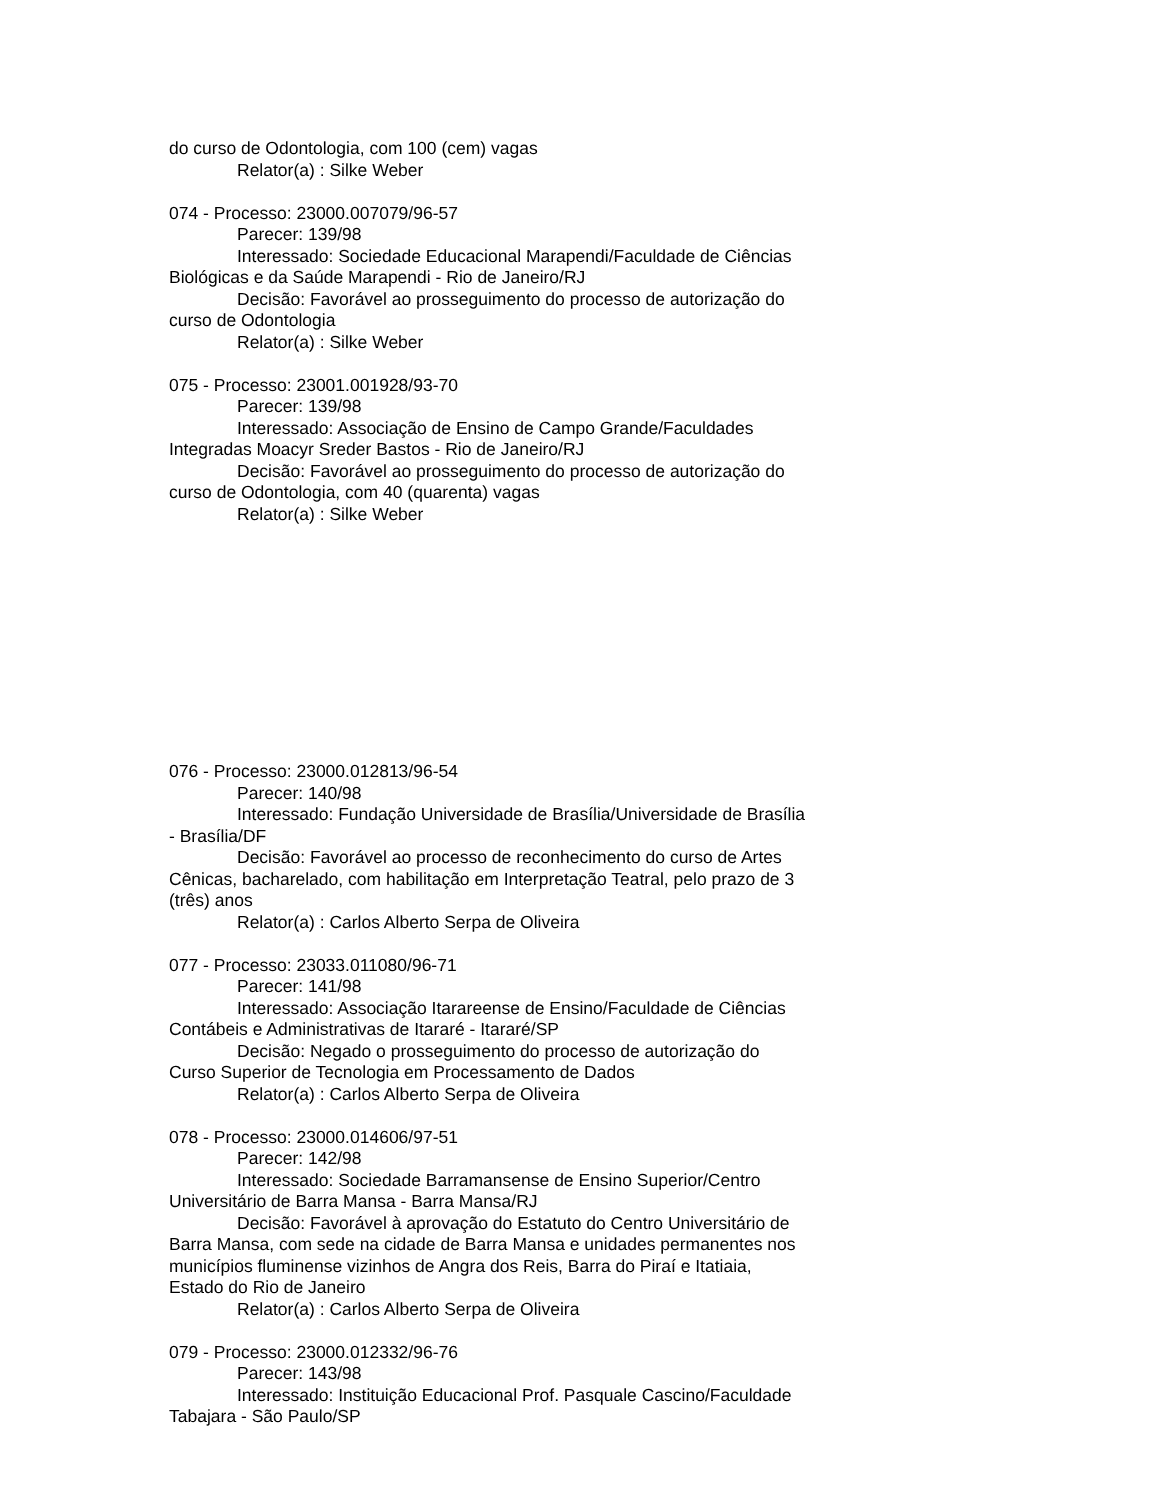do curso de Odontologia, com 100 (cem) vagas
Relator(a) : Silke Weber
074 - Processo: 23000.007079/96-57
Parecer: 139/98
Interessado: Sociedade Educacional Marapendi/Faculdade de Ciências Biológicas e da Saúde Marapendi - Rio de Janeiro/RJ
Decisão: Favorável ao prosseguimento do processo de autorização do curso de Odontologia
Relator(a) : Silke Weber
075 - Processo: 23001.001928/93-70
Parecer: 139/98
Interessado: Associação de Ensino de Campo Grande/Faculdades Integradas Moacyr Sreder Bastos - Rio de Janeiro/RJ
Decisão: Favorável ao prosseguimento do processo de autorização do curso de Odontologia, com 40 (quarenta) vagas
Relator(a) : Silke Weber
076 - Processo: 23000.012813/96-54
Parecer: 140/98
Interessado: Fundação Universidade de Brasília/Universidade de Brasília - Brasília/DF
Decisão: Favorável ao processo de reconhecimento do curso de Artes Cênicas, bacharelado, com habilitação em Interpretação Teatral, pelo prazo de 3 (três) anos
Relator(a) : Carlos Alberto Serpa de Oliveira
077 - Processo: 23033.011080/96-71
Parecer: 141/98
Interessado: Associação Itarareense de Ensino/Faculdade de Ciências Contábeis e Administrativas de Itararé - Itararé/SP
Decisão: Negado o prosseguimento do processo de autorização do Curso Superior de Tecnologia em Processamento de Dados
Relator(a) : Carlos Alberto Serpa de Oliveira
078 - Processo: 23000.014606/97-51
Parecer: 142/98
Interessado: Sociedade Barramansense de Ensino Superior/Centro Universitário de Barra Mansa - Barra Mansa/RJ
Decisão: Favorável à aprovação do Estatuto do Centro Universitário de Barra Mansa, com sede na cidade de Barra Mansa e unidades permanentes nos municípios fluminense vizinhos de Angra dos Reis, Barra do Piraí e Itatiaia, Estado do Rio de Janeiro
Relator(a) : Carlos Alberto Serpa de Oliveira
079 - Processo: 23000.012332/96-76
Parecer: 143/98
Interessado: Instituição Educacional Prof. Pasquale Cascino/Faculdade Tabajara - São Paulo/SP